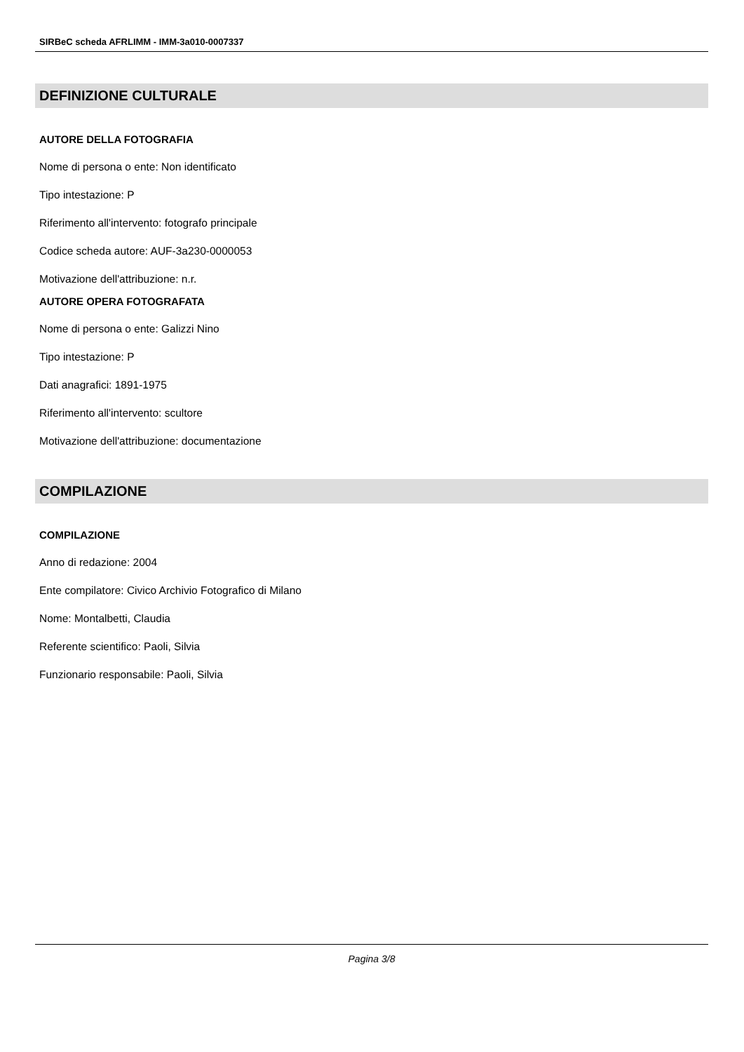SIRBeC scheda AFRLIMM - IMM-3a010-0007337
DEFINIZIONE CULTURALE
AUTORE DELLA FOTOGRAFIA
Nome di persona o ente: Non identificato
Tipo intestazione: P
Riferimento all'intervento: fotografo principale
Codice scheda autore: AUF-3a230-0000053
Motivazione dell'attribuzione: n.r.
AUTORE OPERA FOTOGRAFATA
Nome di persona o ente: Galizzi Nino
Tipo intestazione: P
Dati anagrafici: 1891-1975
Riferimento all'intervento: scultore
Motivazione dell'attribuzione: documentazione
COMPILAZIONE
COMPILAZIONE
Anno di redazione: 2004
Ente compilatore: Civico Archivio Fotografico di Milano
Nome: Montalbetti, Claudia
Referente scientifico: Paoli, Silvia
Funzionario responsabile: Paoli, Silvia
Pagina 3/8